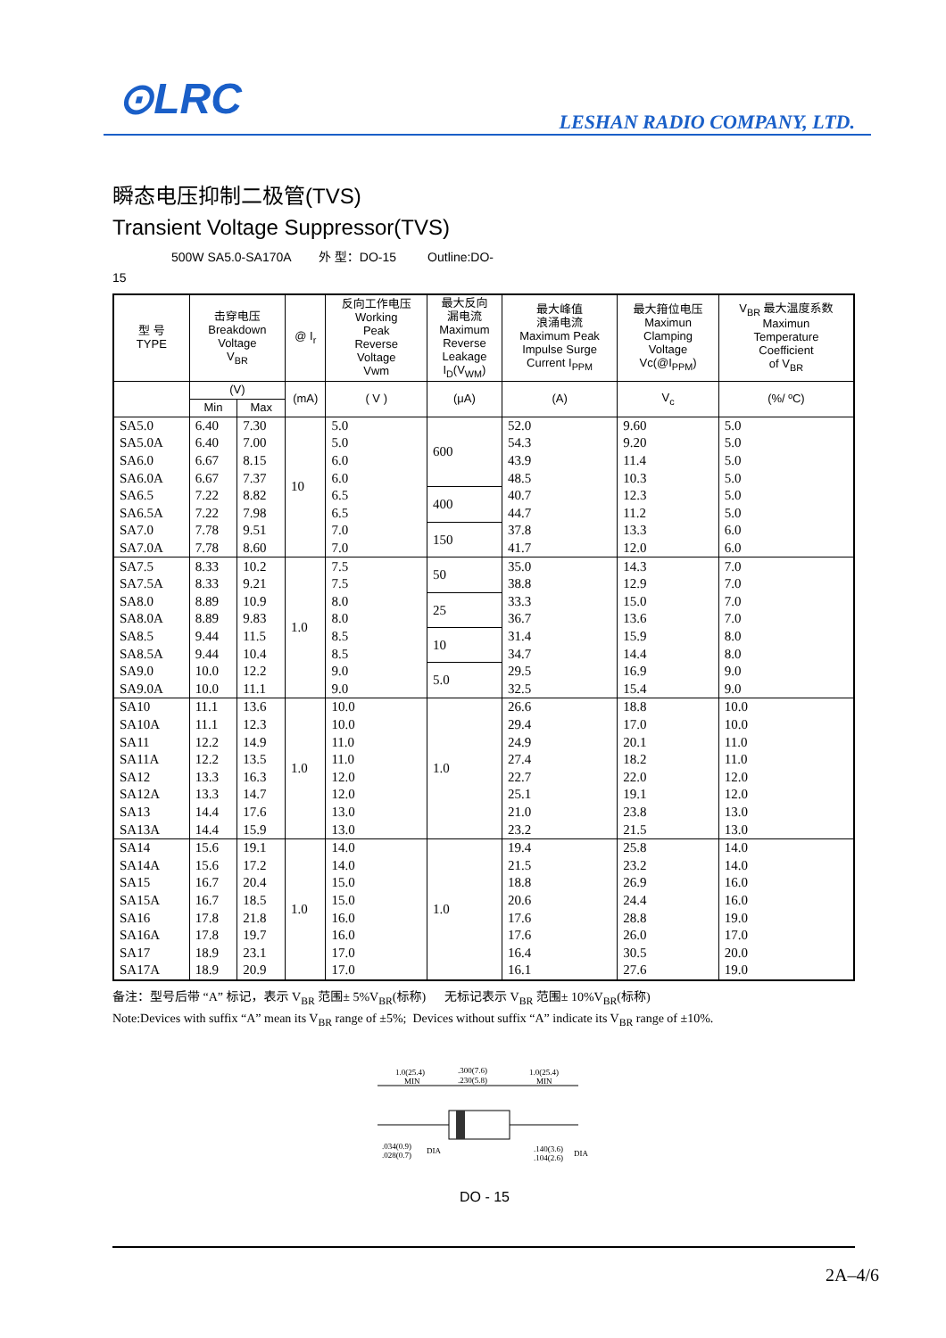⊙LRC LESHAN RADIO COMPANY, LTD.
瞬态电压抑制二极管(TVS)
Transient Voltage Suppressor(TVS)
500W SA5.0-SA170A 外 型：DO-15 Outline:DO-
15
| 型 号 TYPE | 击穿电压 Breakdown Voltage V<sub>BR</sub> | | @ I<sub>r</sub> | 反向工作电压 Working Peak Reverse Voltage Vwm | 最大反向 漏电流 Maximum Reverse Leakage I<sub>D</sub>(V<sub>WM</sub>) | 最大峰值 浪涌电流 Maximum Peak Impulse Surge Current I<sub>PPM</sub> | 最大箝位电压 Maximun Clamping Voltage Vc(@I<sub>PPM</sub>) | V<sub>BR</sub> 最大温度系数 Maximun Temperature Coefficient of V<sub>BR</sub> |
| --- | --- | --- | --- | --- | --- | --- | --- | --- |
| | (V) | | (mA) | ( V ) | (μA) | (A) | V<sub>c</sub> | (%/ ºC) |
| | Min | Max | | | | | | |
| SA5.0 | 6.40 | 7.30 | 10 | 5.0 | 600 | 52.0 | 9.60 | 5.0 |
| SA5.0A | 6.40 | 7.00 | | 5.0 | | 54.3 | 9.20 | 5.0 |
| SA6.0 | 6.67 | 8.15 | | 6.0 | | 43.9 | 11.4 | 5.0 |
| SA6.0A | 6.67 | 7.37 | | 6.0 | | 48.5 | 10.3 | 5.0 |
| SA6.5 | 7.22 | 8.82 | | 6.5 | 400 | 40.7 | 12.3 | 5.0 |
| SA6.5A | 7.22 | 7.98 | | 6.5 | | 44.7 | 11.2 | 5.0 |
| SA7.0 | 7.78 | 9.51 | | 7.0 | 150 | 37.8 | 13.3 | 6.0 |
| SA7.0A | 7.78 | 8.60 | | 7.0 | | 41.7 | 12.0 | 6.0 |
| SA7.5 | 8.33 | 10.2 | 1.0 | 7.5 | 50 | 35.0 | 14.3 | 7.0 |
| SA7.5A | 8.33 | 9.21 | | 7.5 | | 38.8 | 12.9 | 7.0 |
| SA8.0 | 8.89 | 10.9 | | 8.0 | 25 | 33.3 | 15.0 | 7.0 |
| SA8.0A | 8.89 | 9.83 | | 8.0 | | 36.7 | 13.6 | 7.0 |
| SA8.5 | 9.44 | 11.5 | | 8.5 | 10 | 31.4 | 15.9 | 8.0 |
| SA8.5A | 9.44 | 10.4 | | 8.5 | | 34.7 | 14.4 | 8.0 |
| SA9.0 | 10.0 | 12.2 | | 9.0 | 5.0 | 29.5 | 16.9 | 9.0 |
| SA9.0A | 10.0 | 11.1 | | 9.0 | | 32.5 | 15.4 | 9.0 |
| SA10 | 11.1 | 13.6 | 1.0 | 10.0 | 1.0 | 26.6 | 18.8 | 10.0 |
| SA10A | 11.1 | 12.3 | | 10.0 | | 29.4 | 17.0 | 10.0 |
| SA11 | 12.2 | 14.9 | | 11.0 | | 24.9 | 20.1 | 11.0 |
| SA11A | 12.2 | 13.5 | | 11.0 | | 27.4 | 18.2 | 11.0 |
| SA12 | 13.3 | 16.3 | | 12.0 | | 22.7 | 22.0 | 12.0 |
| SA12A | 13.3 | 14.7 | | 12.0 | | 25.1 | 19.1 | 12.0 |
| SA13 | 14.4 | 17.6 | | 13.0 | | 21.0 | 23.8 | 13.0 |
| SA13A | 14.4 | 15.9 | | 13.0 | | 23.2 | 21.5 | 13.0 |
| SA14 | 15.6 | 19.1 | 1.0 | 14.0 | 1.0 | 19.4 | 25.8 | 14.0 |
| SA14A | 15.6 | 17.2 | | 14.0 | | 21.5 | 23.2 | 14.0 |
| SA15 | 16.7 | 20.4 | | 15.0 | | 18.8 | 26.9 | 16.0 |
| SA15A | 16.7 | 18.5 | | 15.0 | | 20.6 | 24.4 | 16.0 |
| SA16 | 17.8 | 21.8 | | 16.0 | | 17.6 | 28.8 | 19.0 |
| SA16A | 17.8 | 19.7 | | 16.0 | | 17.6 | 26.0 | 17.0 |
| SA17 | 18.9 | 23.1 | | 17.0 | | 16.4 | 30.5 | 20.0 |
| SA17A | 18.9 | 20.9 | | 17.0 | | 16.1 | 27.6 | 19.0 |
备注：型号后带 “A” 标记，表示 V<sub>BR</sub> 范围± 5%V<sub>BR</sub>(标称) 无标记表示 V<sub>BR</sub> 范围± 10%V<sub>BR</sub>(标称)
Note:Devices with suffix “A” mean its V<sub>BR</sub> range of ±5%; Devices without suffix “A” indicate its V<sub>BR</sub> range of ±10%.
1.0(25.4)
MIN
.300(7.6)
.230(5.8)
1.0(25.4)
MIN
.034(0.9)
.028(0.7)
DIA
.140(3.6)
.104(2.6)
DIA
DO - 15
2A–4/6